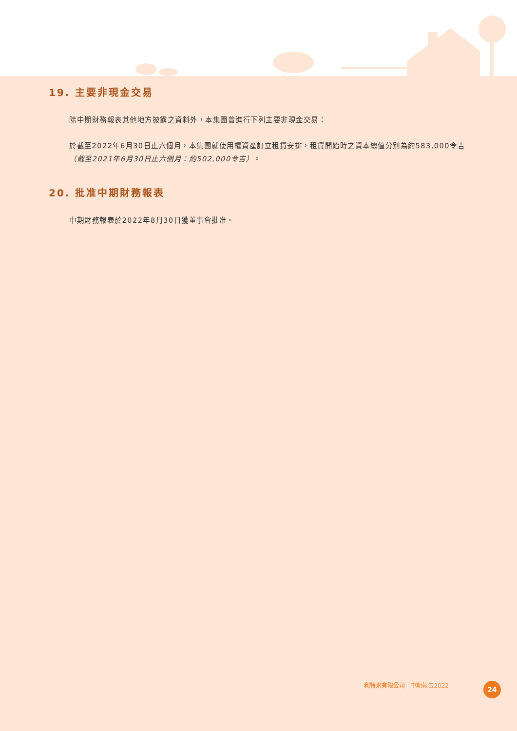19. 主要非現金交易
除中期財務報表其他地方披露之資料外，本集團曾進行下列主要非現金交易：
於截至2022年6月30日止六個月，本集團就使用權資產訂立租賃安排，租賃開始時之資本總值分別為約583,000令吉（截至2021年6月30日止六個月：約502,000令吉）。
20. 批准中期財務報表
中期財務報表於2022年8月30日獲董事會批准。
利特米有限公司 中期報告2022 24